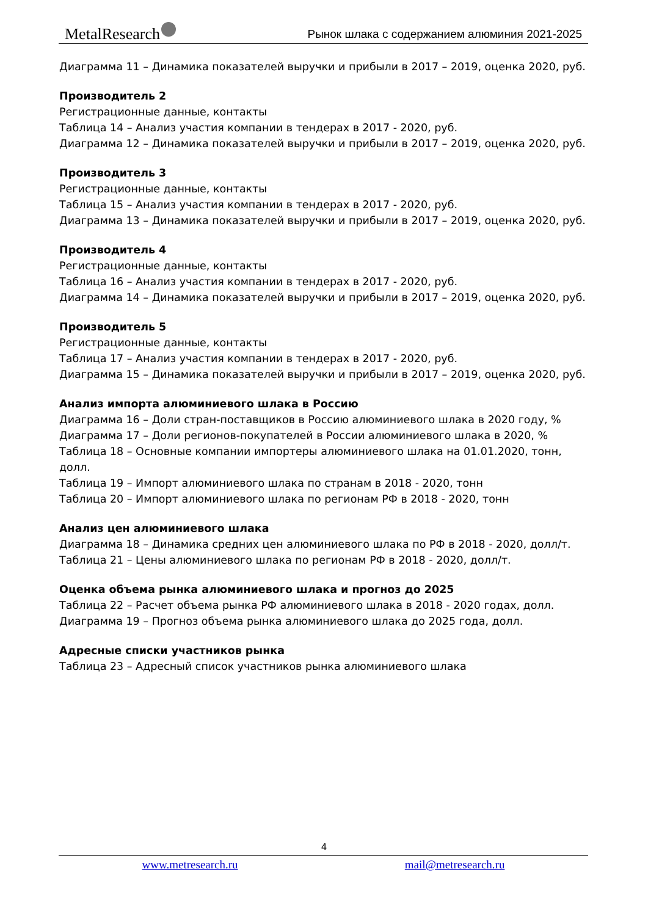MetalResearch
Рынок шлака с содержанием алюминия 2021-2025
Диаграмма 11 – Динамика показателей выручки и прибыли в 2017 – 2019, оценка 2020, руб.
Производитель 2
Регистрационные данные, контакты
Таблица 14 – Анализ участия компании в тендерах в 2017 - 2020, руб.
Диаграмма 12 – Динамика показателей выручки и прибыли в 2017 – 2019, оценка 2020, руб.
Производитель 3
Регистрационные данные, контакты
Таблица 15 – Анализ участия компании в тендерах в 2017 - 2020, руб.
Диаграмма 13 – Динамика показателей выручки и прибыли в 2017 – 2019, оценка 2020, руб.
Производитель 4
Регистрационные данные, контакты
Таблица 16 – Анализ участия компании в тендерах в 2017 - 2020, руб.
Диаграмма 14 – Динамика показателей выручки и прибыли в 2017 – 2019, оценка 2020, руб.
Производитель 5
Регистрационные данные, контакты
Таблица 17 – Анализ участия компании в тендерах в 2017 - 2020, руб.
Диаграмма 15 – Динамика показателей выручки и прибыли в 2017 – 2019, оценка 2020, руб.
Анализ импорта алюминиевого шлака в Россию
Диаграмма 16 – Доли стран-поставщиков в Россию алюминиевого шлака в 2020 году, %
Диаграмма 17 – Доли регионов-покупателей в России алюминиевого шлака в 2020, %
Таблица 18 – Основные компании импортеры алюминиевого шлака на 01.01.2020, тонн, долл.
Таблица 19 – Импорт алюминиевого шлака по странам в 2018 - 2020, тонн
Таблица 20 – Импорт алюминиевого шлака по регионам РФ в 2018 - 2020, тонн
Анализ цен алюминиевого шлака
Диаграмма 18 – Динамика средних цен алюминиевого шлака по РФ в 2018 - 2020, долл/т.
Таблица 21 – Цены алюминиевого шлака по регионам РФ в 2018 - 2020, долл/т.
Оценка объема рынка алюминиевого шлака и прогноз до 2025
Таблица 22 – Расчет объема рынка РФ алюминиевого шлака в 2018 - 2020 годах, долл.
Диаграмма 19 – Прогноз объема рынка алюминиевого шлака до 2025 года, долл.
Адресные списки участников рынка
Таблица 23 – Адресный список участников рынка алюминиевого шлака
4
www.metresearch.ru mail@metresearch.ru